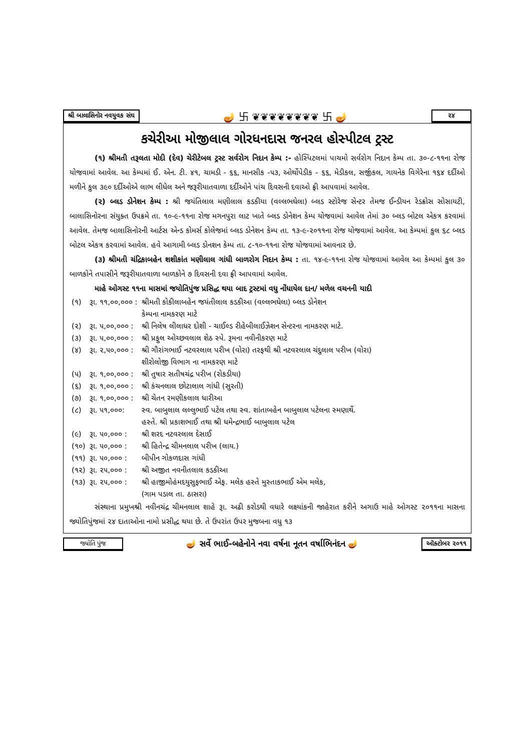શ્રી બાલાસિનોર નવયુવક સંઘ 🪔 卐 ❦❦❦❦❦❦❦❦ 卐 🪔 ૨૪
કચેરીઆ મોજીલાલ ગોરધનદાસ જનરલ હોસ્પીટલ ટ્રસ્ટ
(૧) શ્રીમતી તરૂલતા મોદી (દેવ) ચેરીટેબલ ટ્રસ્ટ સર્વરોગ નિદાન કેમ્પ :- હોસ્પિટલમાં પાચમો સર્વરોગ નિદાન કેમ્પ તા. ૩૦-૮-૧૧ના રોજ યોજવામાં આવેલ. આ કેમ્પમાં ઈ. એન. ટી. ૪૧, ચામડી - ૬૬, માનસીક -૫૩, ઓર્થોપેડીક - ૬૬, મેડીકલ, સર્જીકલ, ગાયનેક વિગેરેના ૧૬૪ દર્દીઓ મળીને કુલ ૩૯૦ દર્દીઓએ લાભ લીધેલ અને જરૂરીયાતવાળા દર્દીઓને પાંચ દિવસની દવાઓ ફ્રી આપવામાં આવેલ.
(૨) બ્લડ ડોનેશન કેમ્પ : શ્રી જયંતિલાલ મણીલાલ કડકીયા (વલ્લભઘેલા) બ્લડ સ્ટોરેજ સેન્ટર તેમજ ઈન્ડીયન રેડક્રોસ સોસાયટી, બાલાસિનોરના સંયુક્ત ઉપક્રમે તા. ૧૦-૯-૧૧ના રોજ મગનપુરા લાટ ખાતે બ્લડ ડોનેશન કેમ્પ યોજવામાં આવેલ તેમાં ૩૦ બ્લડ બોટલ એકત્ર કરવામાં આવેલ. તેમજ બાલાસિનોરની આર્ટસ એન્ડ કોમર્સ કોલેજમાં બ્લડ ડોનેશન કેમ્પ તા. ૧૩-૯-૨૦૧૧ના રોજ યોજવામાં આવેલ. આ કેમ્પમાં કુલ ૬૮ બ્લડ બોટલ એકત્ર કરવામાં આવેલ. હવે આગામી બ્લડ ડોનશન કેમ્પ તા. ૮-૧૦-૧૧ના રોજ યોજવામાં આવનાર છે.
(૩) શ્રીમતી ચંદ્રિકાબહેન શશીકાંત મણીલાલ ગાંધી બાળરોગ નિદાન કેમ્પ : તા. ૧૪-૯-૧૧ના રોજ યોજવામાં આવેલ આ કેમ્પમાં કુલ ૩૦ બાળકોને તપાસીને જરૂરીયાતવાળા બાળકોને ૭ દિવસની દવા ફ્રી આપવામાં આવેલ.
માહે ઓગસ્ટ ૧૧ના માસમાં જયોતિપુંજ પ્રસિદ્ધ થયા બાદ ટ્રસ્ટમાં વધુ નોંધાયેલ દાન/ મળેલ વચનની યાદી
| (૧) | રૂા. ૧૧,૦૦,૦૦૦ : | શ્રીમતી કોકીલાબહેન જયંતીલાલ કડકીઆ (વલ્લભઘેલા) બ્લડ ડોનેશન કેમ્પના નામકરણ માટે |
| (૨) | રૂા. ૫,૦૦,૦૦૦ : | શ્રી નિલેષ લીલાધર દોશી - ચાઈલ્ડ રીહેબીલાઈઝેશન સેન્ટરના નામકરણ માટે. |
| (૩) | રૂા. ૫,૦૦,૦૦૦ : | શ્રી પ્રફુલ ઓચ્છવલાલ શેઠ સ્પે. રૂમના નવીનીકરણ માટે |
| (૪) | રૂા. ૨,૫૦,૦૦૦ : | શ્રી ગૌરાંગભાઈ નટવરલાલ પરીખ (વોરા) તરફથી શ્રી નટવરલાલ ચંદુલાલ પરીખ (વોરા) શીરોલોજી વિભાગ ના નામકરણ માટે |
| (૫) | રૂા. ૧,૦૦,૦૦૦ : | શ્રી તુષાર સતીષચંદ્ર પરીખ (રોકડીયા) |
| (૬) | રૂા. ૧,૦૦,૦૦૦ : | શ્રી કંચનલાલ છોટાલાલ ગાંધી (સુરતી) |
| (૭) | રૂા. ૧,૦૦,૦૦૦ : | શ્રી ચેતન રમણીકલાલ ધારીઆ |
| (૮) | રૂા. ૫૧,૦૦૦: | સ્વ. બાબુલાલ લલ્લુભાઈ પટેલ તથા સ્વ. શાંતાબહેન બાબુલાલ પટેલના સ્મણાર્થે. હસ્તે. શ્રી પ્રકાશભાઈ તથા શ્રી ધમેન્દ્રભાઈ બાબુલાલ પટેલ |
| (૯) | રૂા. ૫૦,૦૦૦ : | શ્રી શરદ નટવરલાલ દેસાઈ |
| (૧૦) | રૂા. ૫૦,૦૦૦ : | શ્રી હિતેન્દ્ર ચીમનલાલ પરીખ (લાય.) |
| (૧૧) | રૂા. ૫૦,૦૦૦ : | બીપીન ગોકળદાસ ગાંધી |
| (૧૨) | રૂા. ૨૫,૦૦૦ : | શ્રી અજીત નવનીતલાલ કડકીઆ |
| (૧૩) | રૂા. ૨૫,૦૦૦ : | શ્રી હાજીમોહંમદયુસુફભાઈ એફ. મલેક હસ્તે મુસ્તાકભાઈ એમ મલેક, (ગામ પડાલ તા. ઠાસરા) |
સંસ્થાના પ્રમુખશ્રી નવીનચંદ્ર ચીમનલાલ શાહે રૂા. અઢી કરોડથી વધારે લક્ષ્યાંકની જાહેરાત કરીને અગાઉ માહે ઓગસ્ટ ૨૦૧૧ના માસના જ્યોતિપુંજમાં ૨૪ દાતાઓના નામો પ્રસીદ્ધ થયા છે. તે ઉપરાંત ઉપર મુજબના વધુ ૧૩
જ્યોતિ પુંજ 🪔 સર્વે ભાઈ-બહેનોને નવા વર્ષના નૂતન વર્ષાભિનંદન 🪔 ઑક્ટોબર ૨૦૧૧